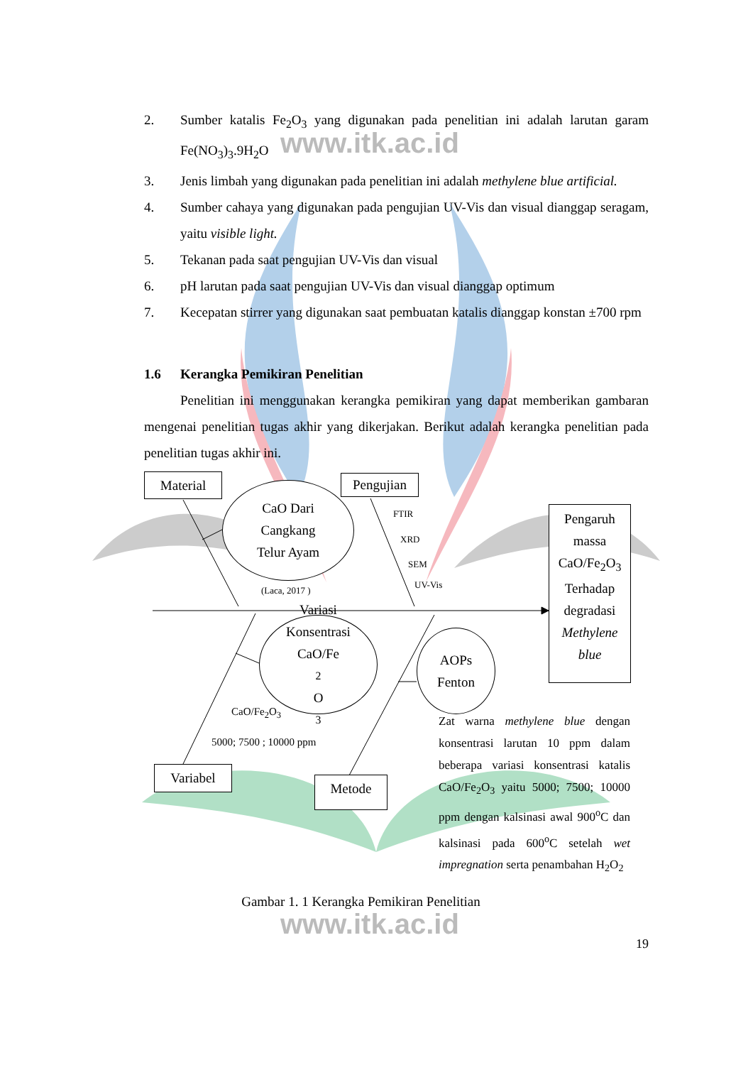www.itk.ac.id
www.itk.ac.id
2. Sumber katalis Fe<sub>2</sub>O<sub>3</sub> yang digunakan pada penelitian ini adalah larutan garam Fe(NO<sub>3</sub>)<sub>3</sub>.9H<sub>2</sub>O
3. Jenis limbah yang digunakan pada penelitian ini adalah methylene blue artificial.
4. Sumber cahaya yang digunakan pada pengujian UV-Vis dan visual dianggap seragam, yaitu visible light.
5. Tekanan pada saat pengujian UV-Vis dan visual
6. pH larutan pada saat pengujian UV-Vis dan visual dianggap optimum
7. Kecepatan stirrer yang digunakan saat pembuatan katalis dianggap konstan ±700 rpm
1.6 Kerangka Pemikiran Penelitian
Penelitian ini menggunakan kerangka pemikiran yang dapat memberikan gambaran mengenai penelitian tugas akhir yang dikerjakan. Berikut adalah kerangka penelitian pada penelitian tugas akhir ini.
Material
CaO Dari
Cangkang
Telur Ayam
(Laca, 2017 )
Pengujian
FTIR
XRD
SEM
UV-Vis
Pengaruh
massa
CaO/Fe<sub>2</sub>O<sub>3</sub>
Terhadap
degradasi
Methylene
blue
Variasi
Konsentrasi
CaO/Fe<sub>2</sub>O<sub>3</sub>
AOPs
Fenton
CaO/Fe<sub>2</sub>O<sub>3</sub>
5000; 7500 ; 10000 ppm
Zat warna methylene blue dengan konsentrasi larutan 10 ppm dalam beberapa variasi konsentrasi katalis CaO/Fe<sub>2</sub>O<sub>3</sub> yaitu 5000; 7500; 10000 ppm dengan kalsinasi awal 900<sup>o</sup>C dan kalsinasi pada 600<sup>o</sup>C setelah wet impregnation serta penambahan H<sub>2</sub>O<sub>2</sub>
Variabel
Metode
Gambar 1. 1 Kerangka Pemikiran Penelitian
19